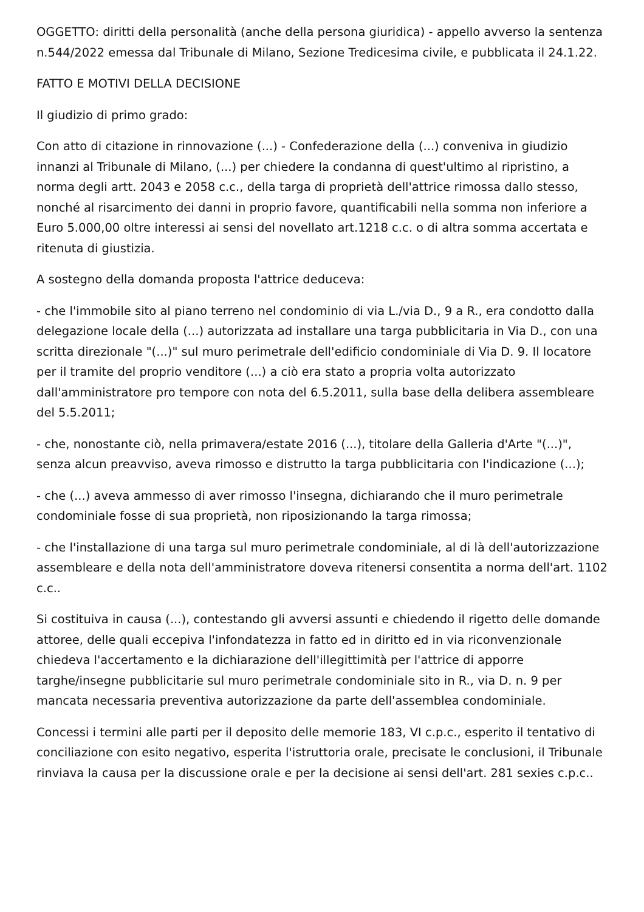OGGETTO: diritti della personalità (anche della persona giuridica) - appello avverso la sentenza n.544/2022 emessa dal Tribunale di Milano, Sezione Tredicesima civile, e pubblicata il 24.1.22.
FATTO E MOTIVI DELLA DECISIONE
Il giudizio di primo grado:
Con atto di citazione in rinnovazione (...) - Confederazione della (...) conveniva in giudizio innanzi al Tribunale di Milano, (...) per chiedere la condanna di quest'ultimo al ripristino, a norma degli artt. 2043 e 2058 c.c., della targa di proprietà dell'attrice rimossa dallo stesso, nonché al risarcimento dei danni in proprio favore, quantificabili nella somma non inferiore a Euro 5.000,00 oltre interessi ai sensi del novellato art.1218 c.c. o di altra somma accertata e ritenuta di giustizia.
A sostegno della domanda proposta l'attrice deduceva:
- che l'immobile sito al piano terreno nel condominio di via L./via D., 9 a R., era condotto dalla delegazione locale della (...) autorizzata ad installare una targa pubblicitaria in Via D., con una scritta direzionale "(...)" sul muro perimetrale dell'edificio condominiale di Via D. 9. Il locatore per il tramite del proprio venditore (...) a ciò era stato a propria volta autorizzato dall'amministratore pro tempore con nota del 6.5.2011, sulla base della delibera assembleare del 5.5.2011;
- che, nonostante ciò, nella primavera/estate 2016 (...), titolare della Galleria d'Arte "(...)", senza alcun preavviso, aveva rimosso e distrutto la targa pubblicitaria con l'indicazione (...);
- che (...) aveva ammesso di aver rimosso l'insegna, dichiarando che il muro perimetrale condominiale fosse di sua proprietà, non riposizionando la targa rimossa;
- che l'installazione di una targa sul muro perimetrale condominiale, al di là dell'autorizzazione assembleare e della nota dell'amministratore doveva ritenersi consentita a norma dell'art. 1102 c.c..
Si costituiva in causa (...), contestando gli avversi assunti e chiedendo il rigetto delle domande attoree, delle quali eccepiva l'infondatezza in fatto ed in diritto ed in via riconvenzionale chiedeva l'accertamento e la dichiarazione dell'illegittimità per l'attrice di apporre targhe/insegne pubblicitarie sul muro perimetrale condominiale sito in R., via D. n. 9 per mancata necessaria preventiva autorizzazione da parte dell'assemblea condominiale.
Concessi i termini alle parti per il deposito delle memorie 183, VI c.p.c., esperito il tentativo di conciliazione con esito negativo, esperita l'istruttoria orale, precisate le conclusioni, il Tribunale rinviava la causa per la discussione orale e per la decisione ai sensi dell'art. 281 sexies c.p.c..